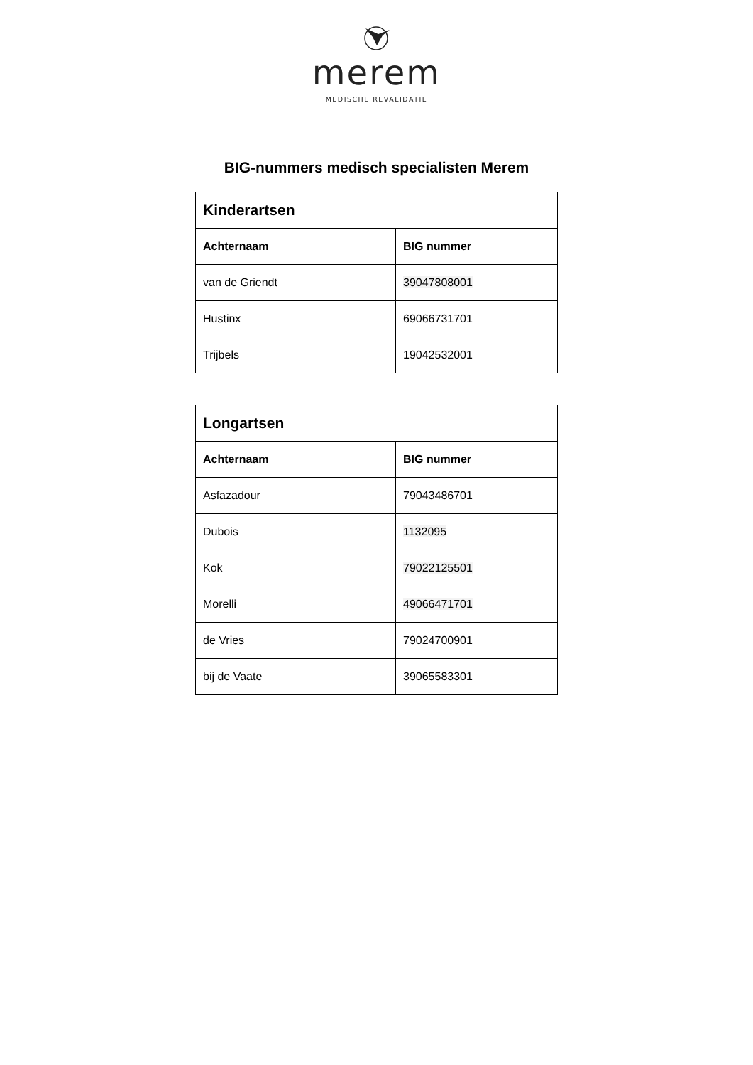merem
MEDISCHE REVALIDATIE
BIG-nummers medisch specialisten Merem
| Kinderartsen | |
| --- | --- |
| Achternaam | BIG nummer |
| van de Griendt | 39047808001 |
| Hustinx | 69066731701 |
| Trijbels | 19042532001 |
| Longartsen | |
| --- | --- |
| Achternaam | BIG nummer |
| Asfazadour | 79043486701 |
| Dubois | 1132095 |
| Kok | 79022125501 |
| Morelli | 49066471701 |
| de Vries | 79024700901 |
| bij de Vaate | 39065583301 |